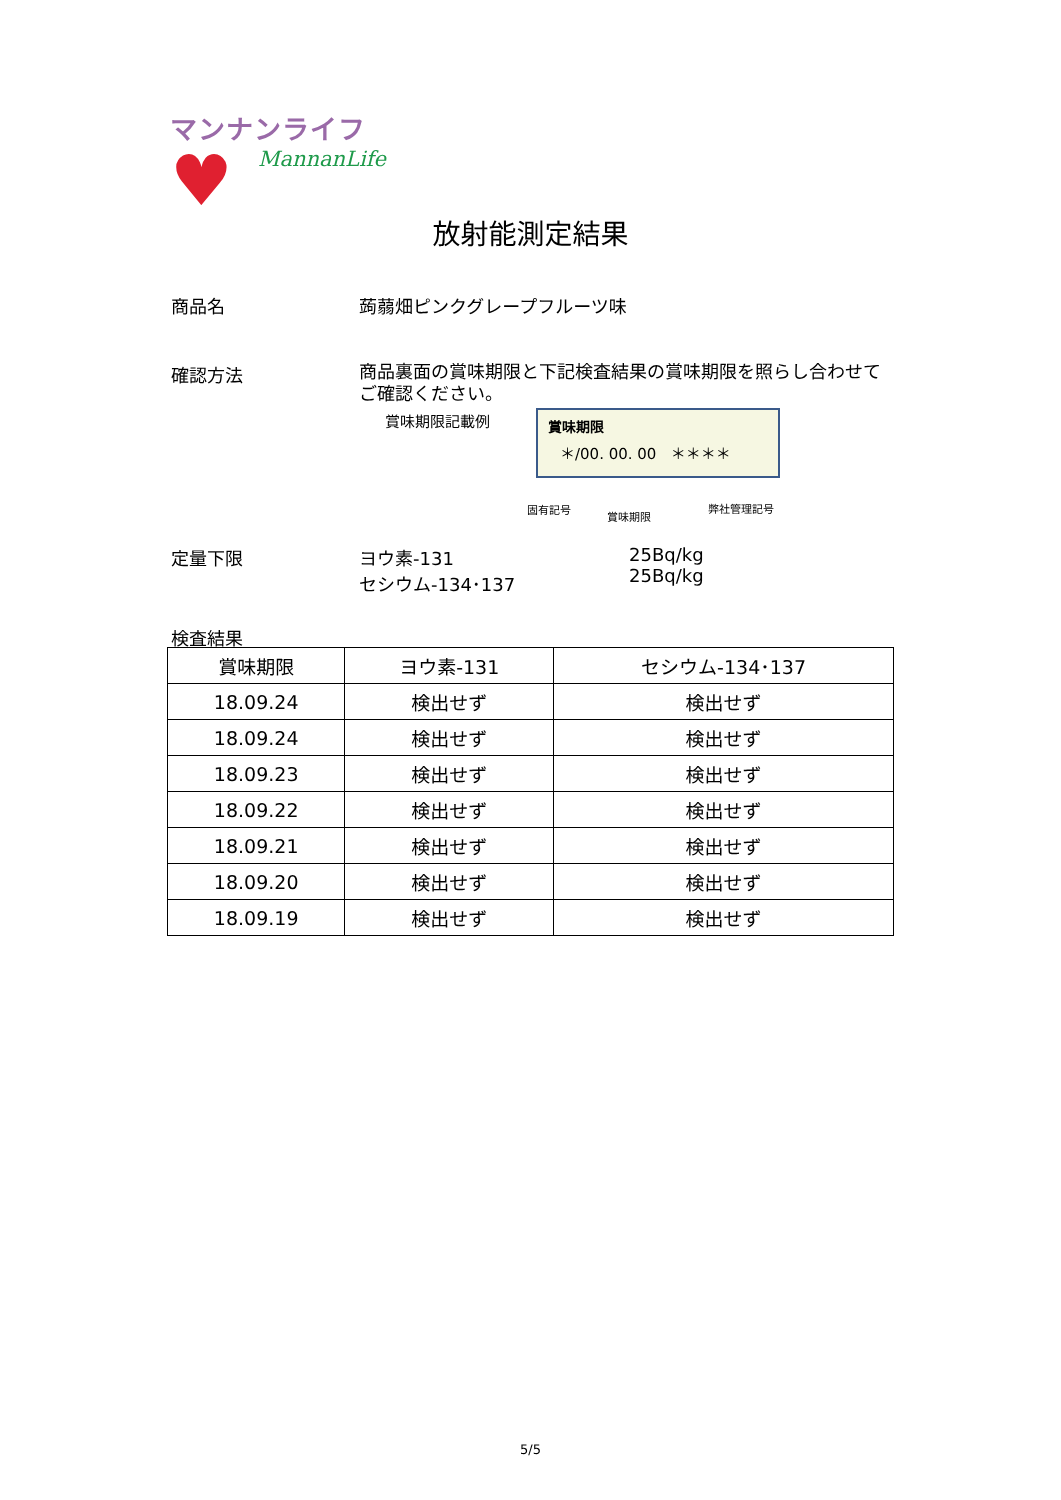マンナンライフ
MannanLife
♥
放射能測定結果
商品名 蒟蒻畑ピンクグレープフルーツ味
確認方法
商品裏面の賞味期限と下記検査結果の賞味期限を照らし合わせてご確認ください。
賞味期限記載例
賞味期限
＊/00. 00. 00 ＊＊＊＊
固有記号
賞味期限
弊社管理記号
定量下限 ヨウ素-131
セシウム-134･137
25Bq/kg
25Bq/kg
検査結果
| 賞味期限 | ヨウ素-131 | セシウム-134･137 |
| --- | --- | --- |
| 18.09.24 | 検出せず | 検出せず |
| 18.09.24 | 検出せず | 検出せず |
| 18.09.23 | 検出せず | 検出せず |
| 18.09.22 | 検出せず | 検出せず |
| 18.09.21 | 検出せず | 検出せず |
| 18.09.20 | 検出せず | 検出せず |
| 18.09.19 | 検出せず | 検出せず |
5/5